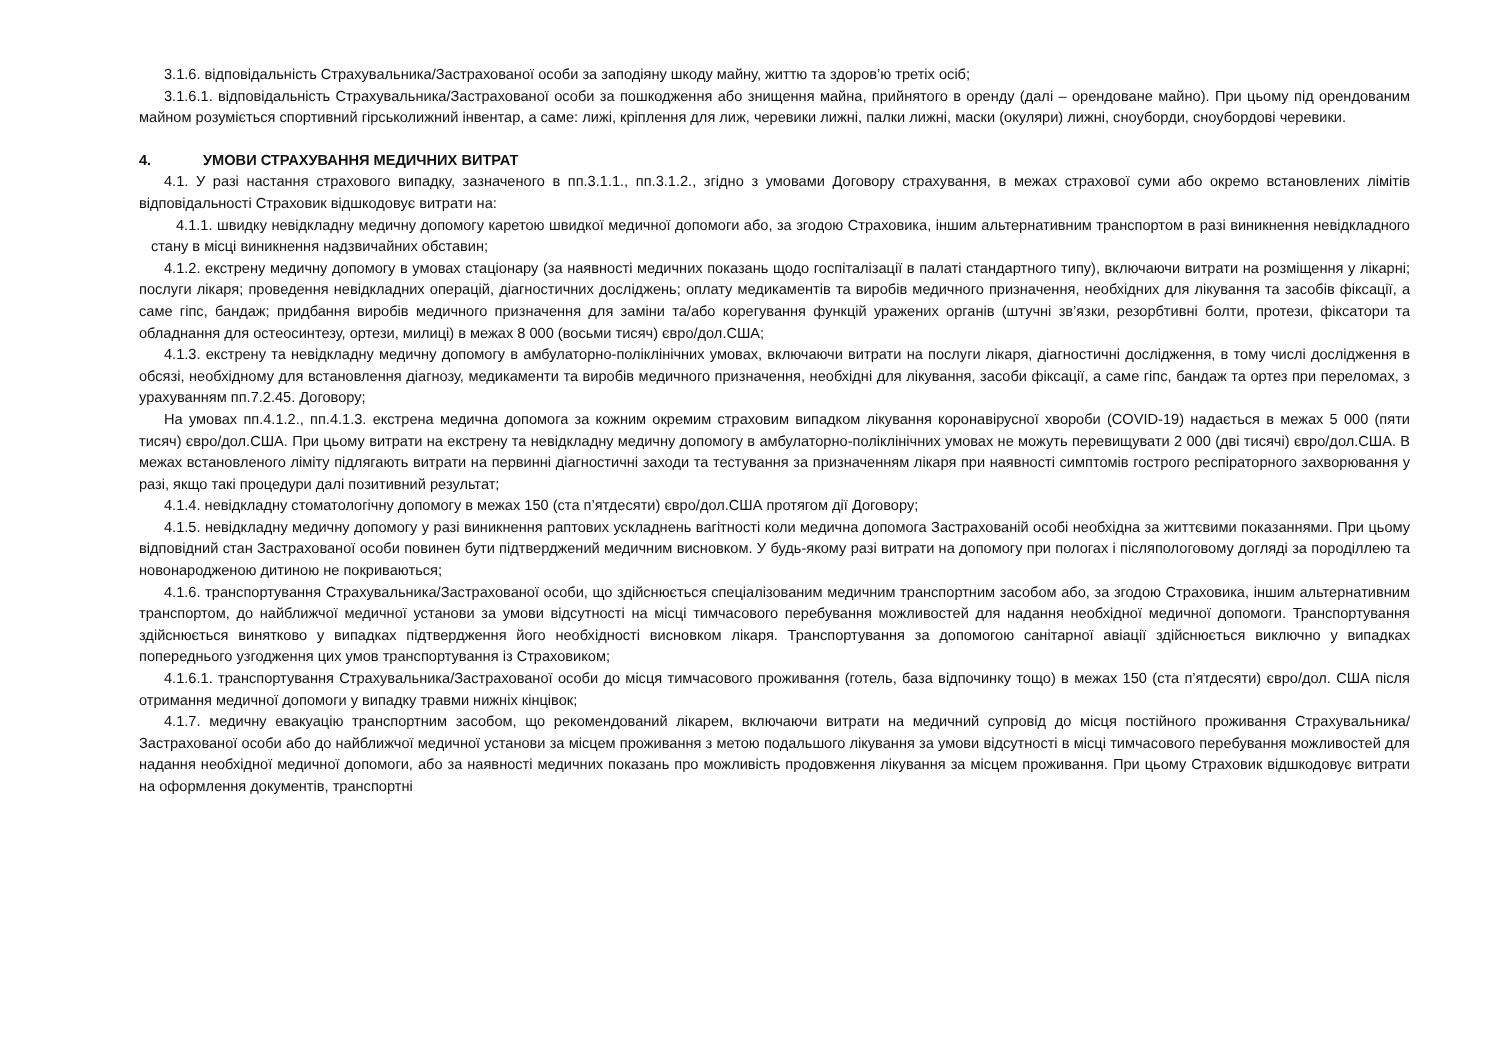3.1.6. відповідальність Страхувальника/Застрахованої особи за заподіяну шкоду майну, життю та здоров’ю третіх осіб;
3.1.6.1. відповідальність Страхувальника/Застрахованої особи за пошкодження або знищення майна, прийнятого в оренду (далі – орендоване майно). При цьому під орендованим майном розуміється спортивний гірськолижний інвентар, а саме: лижі, кріплення для лиж, черевики лижні, палки лижні, маски (окуляри) лижні, сноуборди, сноубордові черевики.
4. УМОВИ СТРАХУВАННЯ МЕДИЧНИХ ВИТРАТ
4.1. У разі настання страхового випадку, зазначеного в пп.3.1.1., пп.3.1.2., згідно з умовами Договору страхування, в межах страхової суми або окремо встановлених лімітів відповідальності Страховик відшкодовує витрати на:
4.1.1. швидку невідкладну медичну допомогу каретою швидкої медичної допомоги або, за згодою Страховика, іншим альтернативним транспортом в разі виникнення невідкладного стану в місці виникнення надзвичайних обставин;
4.1.2. екстрену медичну допомогу в умовах стаціонару (за наявності медичних показань щодо госпіталізації в палаті стандартного типу), включаючи витрати на розміщення у лікарні; послуги лікаря; проведення невідкладних операцій, діагностичних досліджень; оплату медикаментів та виробів медичного призначення, необхідних для лікування та засобів фіксації, а саме гіпс, бандаж; придбання виробів медичного призначення для заміни та/або корегування функцій уражених органів (штучні зв’язки, резорбтивні болти, протези, фіксатори та обладнання для остеосинтезу, ортези, милиці) в межах 8 000 (восьми тисяч) євро/дол.США;
4.1.3. екстрену та невідкладну медичну допомогу в амбулаторно-поліклінічних умовах, включаючи витрати на послуги лікаря, діагностичні дослідження, в тому числі дослідження в обсязі, необхідному для встановлення діагнозу, медикаменти та виробів медичного призначення, необхідні для лікування, засоби фіксації, а саме гіпс, бандаж та ортез при переломах, з урахуванням пп.7.2.45. Договору;
На умовах пп.4.1.2., пп.4.1.3. екстрена медична допомога за кожним окремим страховим випадком лікування коронавірусної хвороби (COVID-19) надається в межах 5 000 (пяти тисяч) євро/дол.США. При цьому витрати на екстрену та невідкладну медичну допомогу в амбулаторно-поліклінічних умовах не можуть перевищувати 2 000 (дві тисячі) євро/дол.США. В межах встановленого ліміту підлягають витрати на первинні діагностичні заходи та тестування за призначенням лікаря при наявності симптомів гострого респіраторного захворювання у разі, якщо такі процедури далі позитивний результат;
4.1.4. невідкладну стоматологічну допомогу в межах 150 (ста п’ятдесяти) євро/дол.США протягом дії Договору;
4.1.5. невідкладну медичну допомогу у разі виникнення раптових ускладнень вагітності коли медична допомога Застрахованій особі необхідна за життєвими показаннями. При цьому відповідний стан Застрахованої особи повинен бути підтверджений медичним висновком. У будь-якому разі витрати на допомогу при пологах і післяпологовому догляді за породіллею та новонародженою дитиною не покриваються;
4.1.6. транспортування Страхувальника/Застрахованої особи, що здійснюється спеціалізованим медичним транспортним засобом або, за згодою Страховика, іншим альтернативним транспортом, до найближчої медичної установи за умови відсутності на місці тимчасового перебування можливостей для надання необхідної медичної допомоги. Транспортування здійснюється винятково у випадках підтвердження його необхідності висновком лікаря. Транспортування за допомогою санітарної авіації здійснюється виключно у випадках попереднього узгодження цих умов транспортування із Страховиком;
4.1.6.1. транспортування Страхувальника/Застрахованої особи до місця тимчасового проживання (готель, база відпочинку тощо) в межах 150 (ста п’ятдесяти) євро/дол. США після отримання медичної допомоги у випадку травми нижніх кінцівок;
4.1.7. медичну евакуацію транспортним засобом, що рекомендований лікарем, включаючи витрати на медичний супровід до місця постійного проживання Страхувальника/Застрахованої особи або до найближчої медичної установи за місцем проживання з метою подальшого лікування за умови відсутності в місці тимчасового перебування можливостей для надання необхідної медичної допомоги, або за наявності медичних показань про можливість продовження лікування за місцем проживання. При цьому Страховик відшкодовує витрати на оформлення документів, транспортні